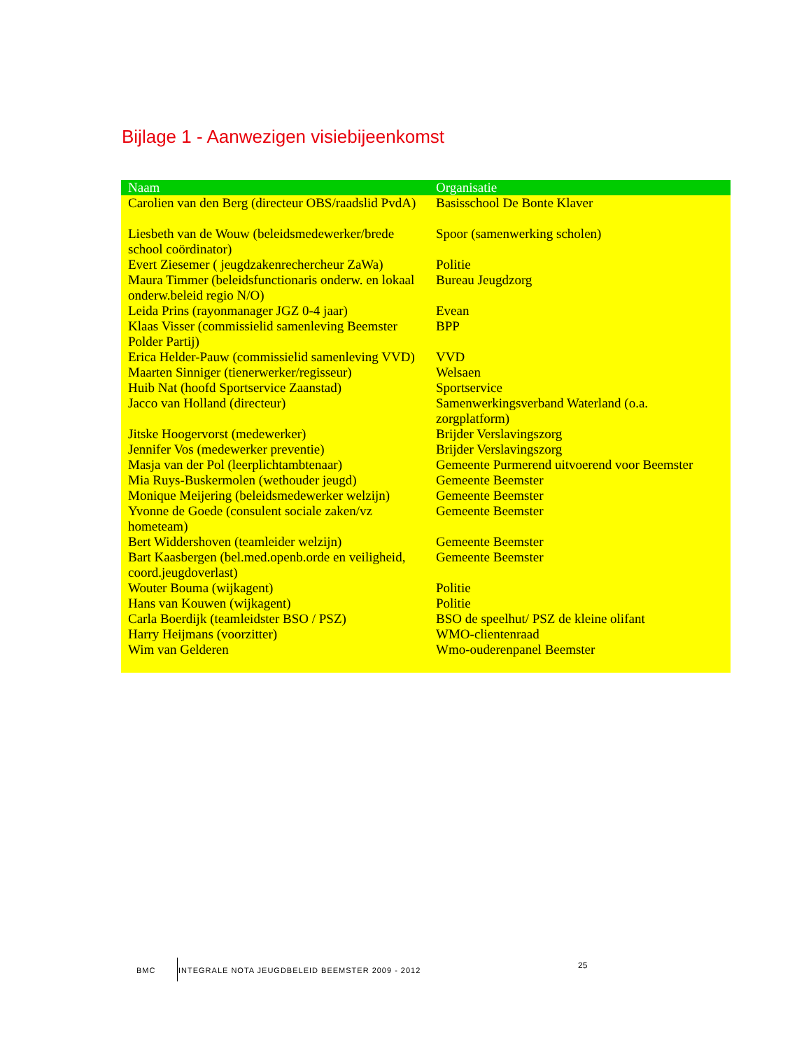Bijlage 1 - Aanwezigen visiebijeenkomst
| Naam | Organisatie |
| --- | --- |
| Carolien van den Berg (directeur OBS/raadslid PvdA) | Basisschool De Bonte Klaver |
| Liesbeth van de Wouw (beleidsmedewerker/brede school coördinator) | Spoor (samenwerking scholen) |
| Evert Ziesemer ( jeugdzakenrechercheur ZaWa) | Politie |
| Maura Timmer (beleidsfunctionaris onderw. en lokaal onderw.beleid regio N/O) | Bureau Jeugdzorg |
| Leida Prins (rayonmanager JGZ 0-4 jaar) | Evean |
| Klaas Visser (commissielid samenleving Beemster Polder Partij) | BPP |
| Erica Helder-Pauw (commissielid samenleving VVD) | VVD |
| Maarten Sinniger (tienerwerker/regisseur) | Welsaen |
| Huib Nat (hoofd Sportservice Zaanstad) | Sportservice |
| Jacco van Holland (directeur) | Samenwerkingsverband Waterland (o.a. zorgplatform) |
| Jitske Hoogervorst (medewerker) | Brijder Verslavingszorg |
| Jennifer Vos (medewerker preventie) | Brijder Verslavingszorg |
| Masja van der Pol (leerplichtambtenaar) | Gemeente Purmerend uitvoerend voor Beemster |
| Mia Ruys-Buskermolen (wethouder jeugd) | Gemeente Beemster |
| Monique Meijering (beleidsmedewerker welzijn) | Gemeente Beemster |
| Yvonne de Goede (consulent sociale zaken/vz hometeam) | Gemeente Beemster |
| Bert Widdershoven (teamleider welzijn) | Gemeente Beemster |
| Bart Kaasbergen (bel.med.openb.orde en veiligheid, coord.jeugdoverlast) | Gemeente Beemster |
| Wouter Bouma (wijkagent) | Politie |
| Hans van Kouwen (wijkagent) | Politie |
| Carla Boerdijk (teamleidster BSO / PSZ) | BSO de speelhut/ PSZ de kleine olifant |
| Harry Heijmans (voorzitter) | WMO-clientenraad |
| Wim van Gelderen | Wmo-ouderenpanel Beemster |
BMC
INTEGRALE NOTA JEUGDBELEID BEEMSTER 2009 - 2012
25